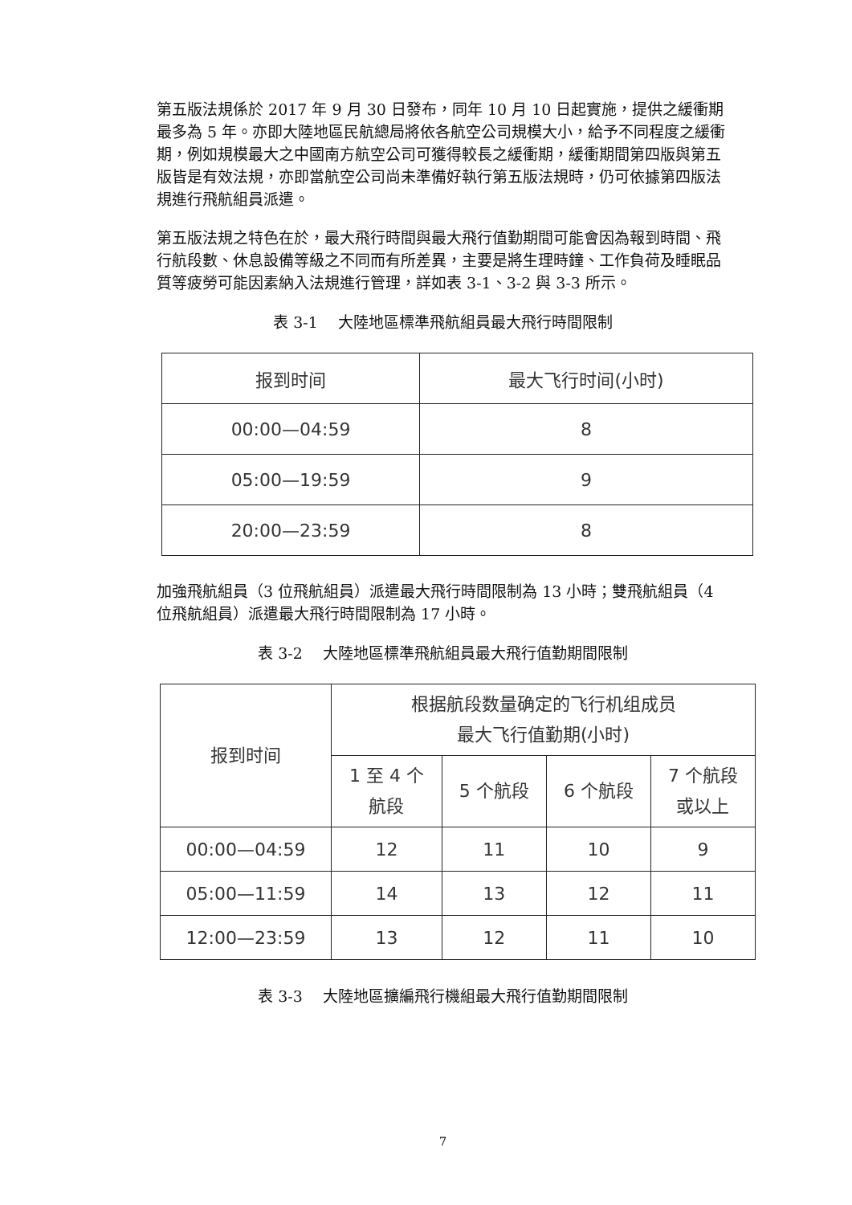第五版法規係於 2017 年 9 月 30 日發布，同年 10 月 10 日起實施，提供之緩衝期最多為 5 年。亦即大陸地區民航總局將依各航空公司規模大小，給予不同程度之緩衝期，例如規模最大之中國南方航空公司可獲得較長之緩衝期，緩衝期間第四版與第五版皆是有效法規，亦即當航空公司尚未準備好執行第五版法規時，仍可依據第四版法規進行飛航組員派遣。
第五版法規之特色在於，最大飛行時間與最大飛行值勤期間可能會因為報到時間、飛行航段數、休息設備等級之不同而有所差異，主要是將生理時鐘、工作負荷及睡眠品質等疲勞可能因素納入法規進行管理，詳如表 3-1、3-2 與 3-3 所示。
表 3-1　 大陸地區標準飛航組員最大飛行時間限制
| 报到时间 | 最大飞行时间(小时) |
| --- | --- |
| 00:00—04:59 | 8 |
| 05:00—19:59 | 9 |
| 20:00—23:59 | 8 |
加強飛航組員（3 位飛航組員）派遣最大飛行時間限制為 13 小時；雙飛航組員（4 位飛航組員）派遣最大飛行時間限制為 17 小時。
表 3-2　 大陸地區標準飛航組員最大飛行值勤期間限制
| 报到时间 | 根据航段数量确定的飞行机组成员 最大飞行值勤期(小时) | | | |
| --- | --- | --- | --- | --- |
| | 1 至 4 个 航段 | 5 个航段 | 6 个航段 | 7 个航段 或以上 |
| 00:00—04:59 | 12 | 11 | 10 | 9 |
| 05:00—11:59 | 14 | 13 | 12 | 11 |
| 12:00—23:59 | 13 | 12 | 11 | 10 |
表 3-3　 大陸地區擴編飛行機組最大飛行值勤期間限制
7